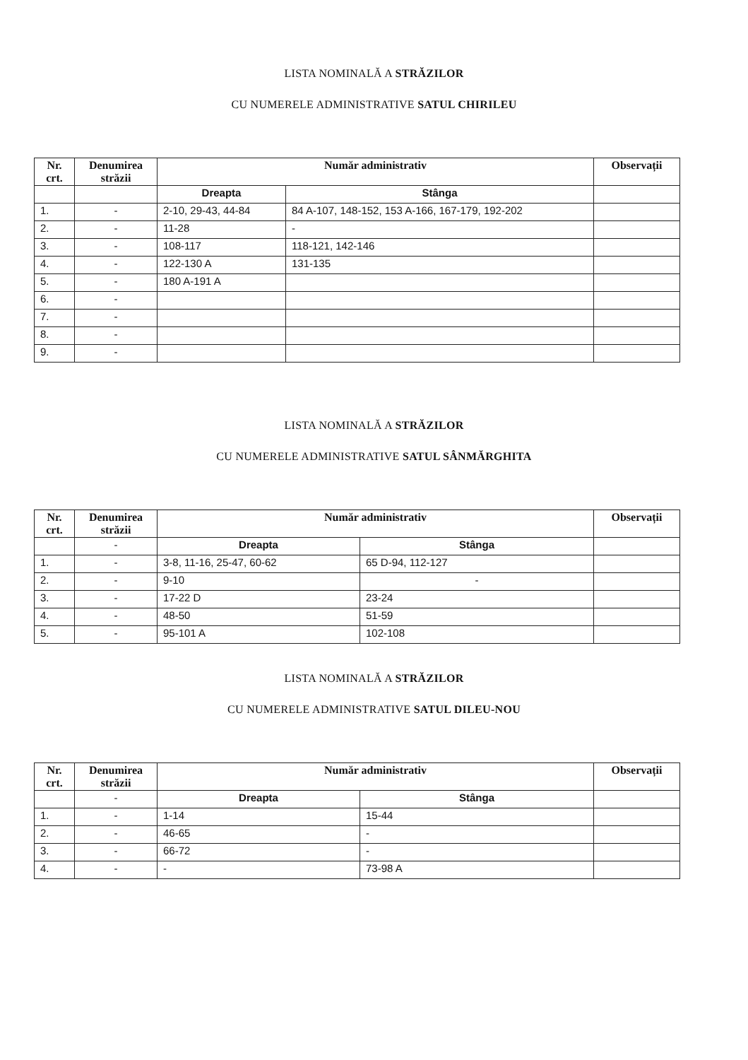LISTA NOMINALĂ A STRĂZILOR
CU NUMERELE ADMINISTRATIVE SATUL CHIRILEU
| Nr. crt. | Denumirea străzii | Număr administrativ | | Observații |
| --- | --- | --- | --- | --- |
| | | Dreapta | Stânga | |
| 1. | - | 2-10, 29-43, 44-84 | 84 A-107, 148-152, 153 A-166, 167-179, 192-202 | |
| 2. | - | 11-28 | - | |
| 3. | - | 108-117 | 118-121, 142-146 | |
| 4. | - | 122-130 A | 131-135 | |
| 5. | - | 180 A-191 A | | |
| 6. | - | | | |
| 7. | - | | | |
| 8. | - | | | |
| 9. | - | | | |
LISTA NOMINALĂ A STRĂZILOR
CU NUMERELE ADMINISTRATIVE SATUL SÂNMĂRGHITA
| Nr. crt. | Denumirea străzii | Număr administrativ | | Observații |
| --- | --- | --- | --- | --- |
| | - | Dreapta | Stânga | |
| 1. | - | 3-8, 11-16, 25-47, 60-62 | 65 D-94, 112-127 | |
| 2. | - | 9-10 | - | |
| 3. | - | 17-22 D | 23-24 | |
| 4. | - | 48-50 | 51-59 | |
| 5. | - | 95-101 A | 102-108 | |
LISTA NOMINALĂ A STRĂZILOR
CU NUMERELE ADMINISTRATIVE SATUL DILEU-NOU
| Nr. crt. | Denumirea străzii | Număr administrativ | | Observații |
| --- | --- | --- | --- | --- |
| | - | Dreapta | Stânga | |
| 1. | - | 1-14 | 15-44 | |
| 2. | - | 46-65 | - | |
| 3. | - | 66-72 | - | |
| 4. | - | - | 73-98 A | |